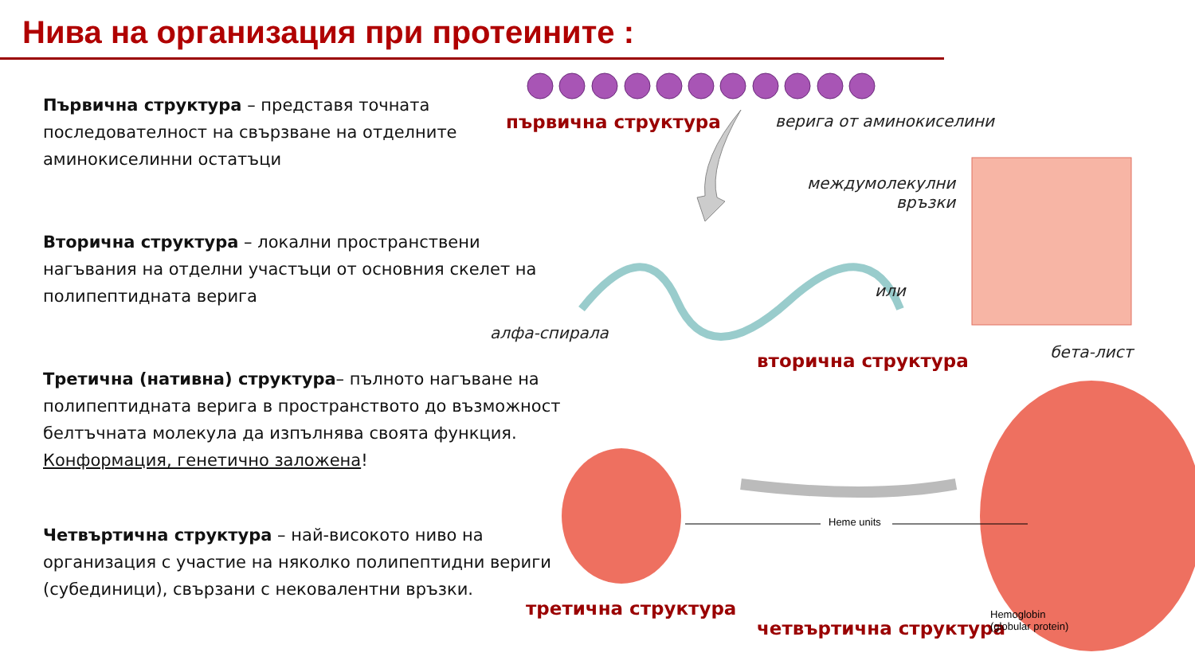Нива на организация при протеините :
Първична структура – представя точната последователност на свързване на отделните аминокиселинни остатъци
Вторична структура – локални пространствени нагъвания на отделни участъци от основния скелет на полипептидната верига
Третична (нативна) структура– пълното нагъване на полипептидната верига в пространството до възможност белтъчната молекула да изпълнява своята функция. Конформация, генетично заложена!
Четвъртична структура – най-високото ниво на организация с участие на няколко полипептидни вериги (субединици), свързани с нековалентни връзки.
първична структура верига от аминокиселини
междумолекулни
връзки
или
алфа-спирала
вторична структура бета-лист
Heme units
третична структура
четвъртична структура
Hemoglobin
(globular protein)